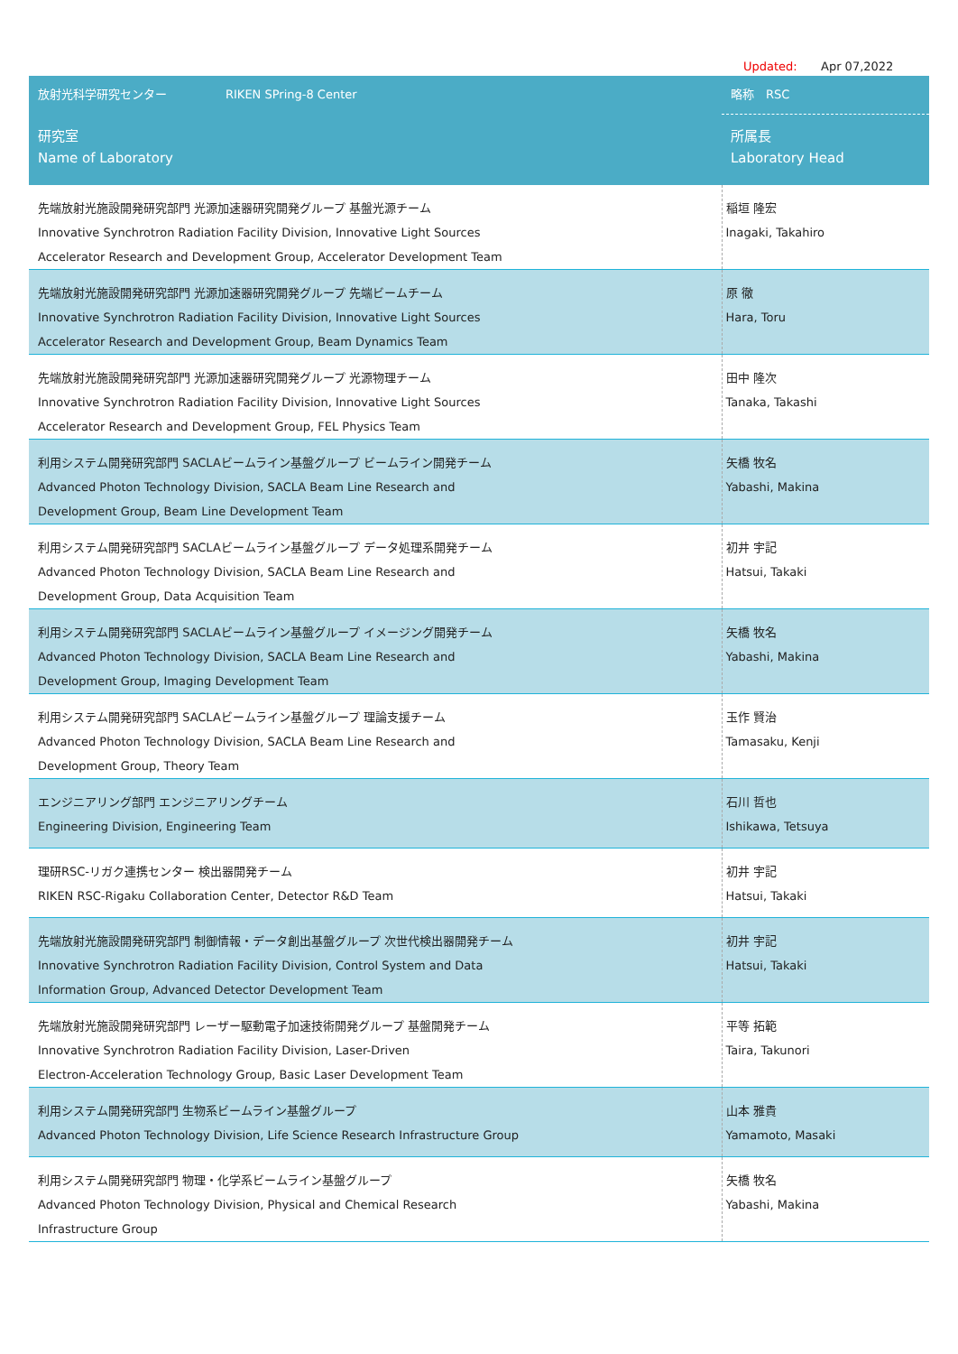Updated: Apr 07,2022
| 放射光科学研究センター RIKEN SPring-8 Center | 略称 RSC |
| 研究室 Name of Laboratory | 所属長 Laboratory Head |
| 先端放射光施設開発研究部門 光源加速器研究開発グループ 基盤光源チーム Innovative Synchrotron Radiation Facility Division, Innovative Light Sources Accelerator Research and Development Group, Accelerator Development Team | 稲垣 隆宏 Inagaki, Takahiro |
| 先端放射光施設開発研究部門 光源加速器研究開発グループ 先端ビームチーム Innovative Synchrotron Radiation Facility Division, Innovative Light Sources Accelerator Research and Development Group, Beam Dynamics Team | 原 徹 Hara, Toru |
| 先端放射光施設開発研究部門 光源加速器研究開発グループ 光源物理チーム Innovative Synchrotron Radiation Facility Division, Innovative Light Sources Accelerator Research and Development Group, FEL Physics Team | 田中 隆次 Tanaka, Takashi |
| 利用システム開発研究部門 SACLAビームライン基盤グループ ビームライン開発チーム Advanced Photon Technology Division, SACLA Beam Line Research and Development Group, Beam Line Development Team | 矢橋 牧名 Yabashi, Makina |
| 利用システム開発研究部門 SACLAビームライン基盤グループ データ処理系開発チーム Advanced Photon Technology Division, SACLA Beam Line Research and Development Group, Data Acquisition Team | 初井 宇記 Hatsui, Takaki |
| 利用システム開発研究部門 SACLAビームライン基盤グループ イメージング開発チーム Advanced Photon Technology Division, SACLA Beam Line Research and Development Group, Imaging Development Team | 矢橋 牧名 Yabashi, Makina |
| 利用システム開発研究部門 SACLAビームライン基盤グループ 理論支援チーム Advanced Photon Technology Division, SACLA Beam Line Research and Development Group, Theory Team | 玉作 賢治 Tamasaku, Kenji |
| エンジニアリング部門 エンジニアリングチーム Engineering Division, Engineering Team | 石川 哲也 Ishikawa, Tetsuya |
| 理研RSC-リガク連携センター 検出器開発チーム RIKEN RSC-Rigaku Collaboration Center, Detector R&D Team | 初井 宇記 Hatsui, Takaki |
| 先端放射光施設開発研究部門 制御情報・データ創出基盤グループ 次世代検出器開発チーム Innovative Synchrotron Radiation Facility Division, Control System and Data Information Group, Advanced Detector Development Team | 初井 宇記 Hatsui, Takaki |
| 先端放射光施設開発研究部門 レーザー駆動電子加速技術開発グループ 基盤開発チーム Innovative Synchrotron Radiation Facility Division, Laser-Driven Electron-Acceleration Technology Group, Basic Laser Development Team | 平等 拓範 Taira, Takunori |
| 利用システム開発研究部門 生物系ビームライン基盤グループ Advanced Photon Technology Division, Life Science Research Infrastructure Group | 山本 雅貴 Yamamoto, Masaki |
| 利用システム開発研究部門 物理・化学系ビームライン基盤グループ Advanced Photon Technology Division, Physical and Chemical Research Infrastructure Group | 矢橋 牧名 Yabashi, Makina |